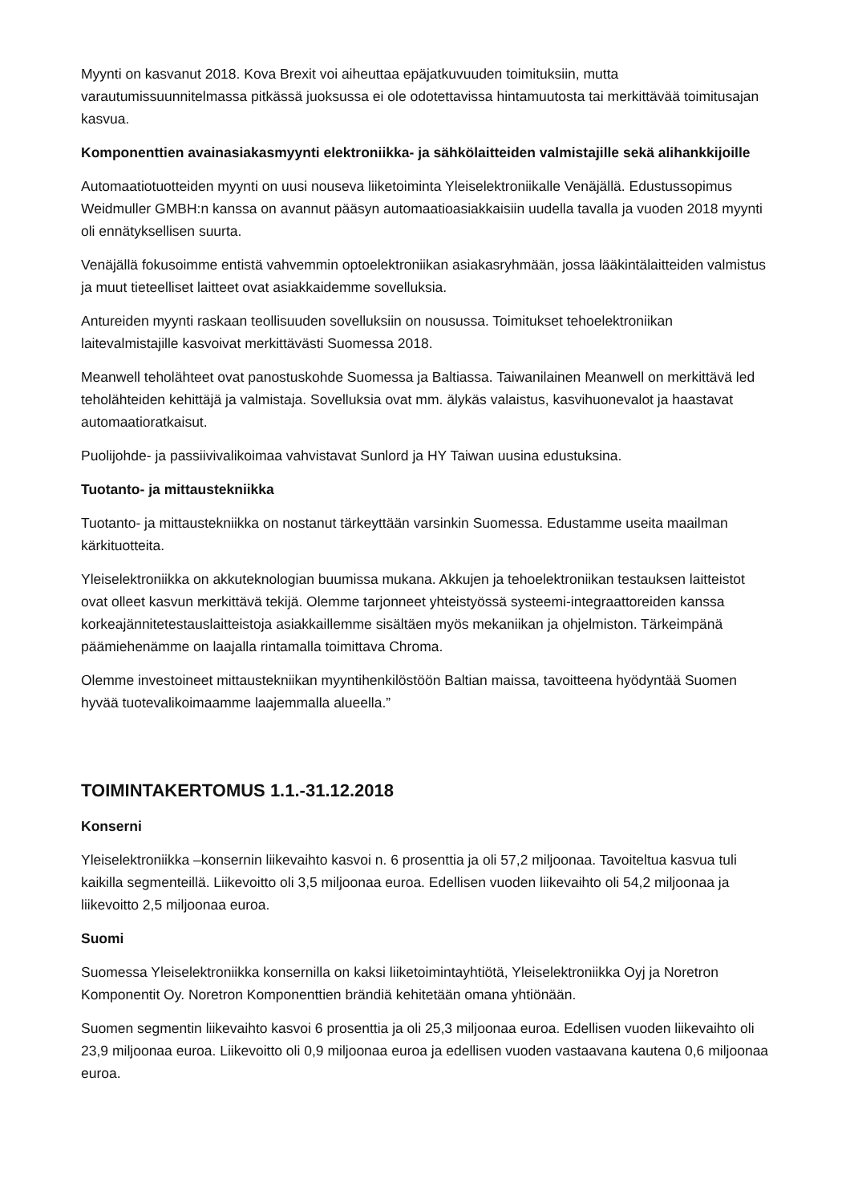Myynti on kasvanut 2018. Kova Brexit voi aiheuttaa epäjatkuvuuden toimituksiin, mutta varautumissuunnitelmassa pitkässä juoksussa ei ole odotettavissa hintamuutosta tai merkittävää toimitusajan kasvua.
Komponenttien avainasiakasmyynti elektroniikka- ja sähkölaitteiden valmistajille sekä alihankkijoille
Automaatiotuotteiden myynti on uusi nouseva liiketoiminta Yleiselektroniikalle Venäjällä. Edustussopimus Weidmuller GMBH:n kanssa on avannut pääsyn automaatioasiakkaisiin uudella tavalla ja vuoden 2018 myynti oli ennätyksellisen suurta.
Venäjällä fokusoimme entistä vahvemmin optoelektroniikan asiakasryhmään, jossa lääkintälaitteiden valmistus ja muut tieteelliset laitteet ovat asiakkaidemme sovelluksia.
Antureiden myynti raskaan teollisuuden sovelluksiin on nousussa. Toimitukset tehoelektroniikan laitevalmistajille kasvoivat merkittävästi Suomessa 2018.
Meanwell teholähteet ovat panostuskohde Suomessa ja Baltiassa. Taiwanilainen Meanwell on merkittävä led teholähteiden kehittäjä ja valmistaja. Sovelluksia ovat mm. älykäs valaistus, kasvihuonevalot ja haastavat automaatioratkaisut.
Puolijohde- ja passiivivalikoimaa vahvistavat Sunlord ja HY Taiwan uusina edustuksina.
Tuotanto- ja mittaustekniikka
Tuotanto- ja mittaustekniikka on nostanut tärkeyttään varsinkin Suomessa. Edustamme useita maailman kärkituotteita.
Yleiselektroniikka on akkuteknologian buumissa mukana. Akkujen ja tehoelektroniikan testauksen laitteistot ovat olleet kasvun merkittävä tekijä. Olemme tarjonneet yhteistyössä systeemi-integraattoreiden kanssa korkeajännitetestauslaitteistoja asiakkaillemme sisältäen myös mekaniikan ja ohjelmiston. Tärkeimpänä päämiehenämme on laajalla rintamalla toimittava Chroma.
Olemme investoineet mittaustekniikan myyntihenkilöstöön Baltian maissa, tavoitteena hyödyntää Suomen hyvää tuotevalikoimaamme laajemmalla alueella.”
TOIMINTAKERTOMUS 1.1.-31.12.2018
Konserni
Yleiselektroniikka –konsernin liikevaihto kasvoi n. 6 prosenttia ja oli 57,2 miljoonaa. Tavoiteltua kasvua tuli kaikilla segmenteillä. Liikevoitto oli 3,5 miljoonaa euroa. Edellisen vuoden liikevaihto oli 54,2 miljoonaa ja liikevoitto 2,5 miljoonaa euroa.
Suomi
Suomessa Yleiselektroniikka konsernilla on kaksi liiketoimintayhtiötä, Yleiselektroniikka Oyj ja Noretron Komponentit Oy. Noretron Komponenttien brändiä kehitetään omana yhtiönään.
Suomen segmentin liikevaihto kasvoi 6 prosenttia ja oli 25,3 miljoonaa euroa. Edellisen vuoden liikevaihto oli 23,9 miljoonaa euroa. Liikevoitto oli 0,9 miljoonaa euroa ja edellisen vuoden vastaavana kautena 0,6 miljoonaa euroa.